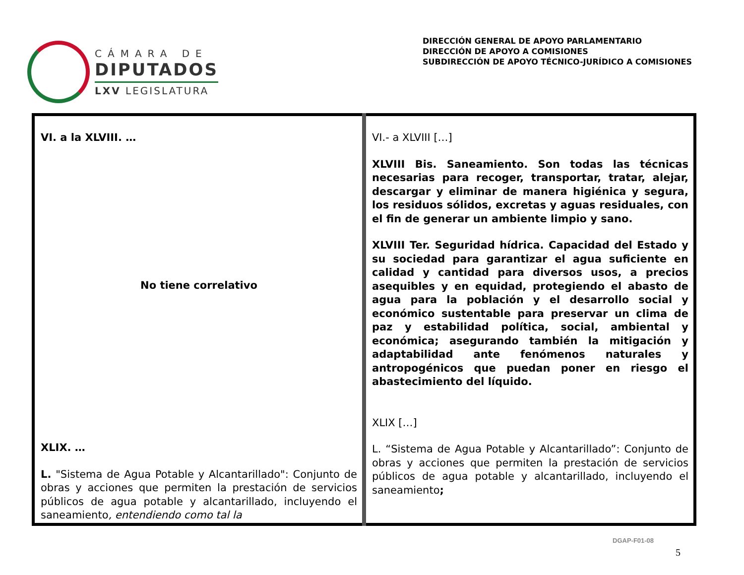CÁMARA DE
DIPUTADOS
LXV LEGISLATURA
DIRECCIÓN GENERAL DE APOYO PARLAMENTARIO
DIRECCIÓN DE APOYO A COMISIONES
SUBDIRECCIÓN DE APOYO TÉCNICO-JURÍDICO A COMISIONES
| VI. a la XLVIII. … No tiene correlativo XLIX. … L. "Sistema de Agua Potable y Alcantarillado": Conjunto de obras y acciones que permiten la prestación de servicios públicos de agua potable y alcantarillado, incluyendo el saneamiento , entendiendo como tal la | VI.- a XLVIII […] XLVIII Bis. Saneamiento. Son todas las técnicas necesarias para recoger, transportar, tratar, alejar, descargar y eliminar de manera higiénica y segura, los residuos sólidos, excretas y aguas residuales, con el fin de generar un ambiente limpio y sano. XLVIII Ter. Seguridad hídrica. Capacidad del Estado y su sociedad para garantizar el agua suficiente en calidad y cantidad para diversos usos, a precios asequibles y en equidad, protegiendo el abasto de agua para la población y el desarrollo social y económico sustentable para preservar un clima de paz y estabilidad política, social, ambiental y económica; asegurando también la mitigación y adaptabilidad ante fenómenos naturales y antropogénicos que puedan poner en riesgo el abastecimiento del líquido. XLIX […] L. “Sistema de Agua Potable y Alcantarillado”: Conjunto de obras y acciones que permiten la prestación de servicios públicos de agua potable y alcantarillado, incluyendo el saneamiento ; |
DGAP-F01-08
5